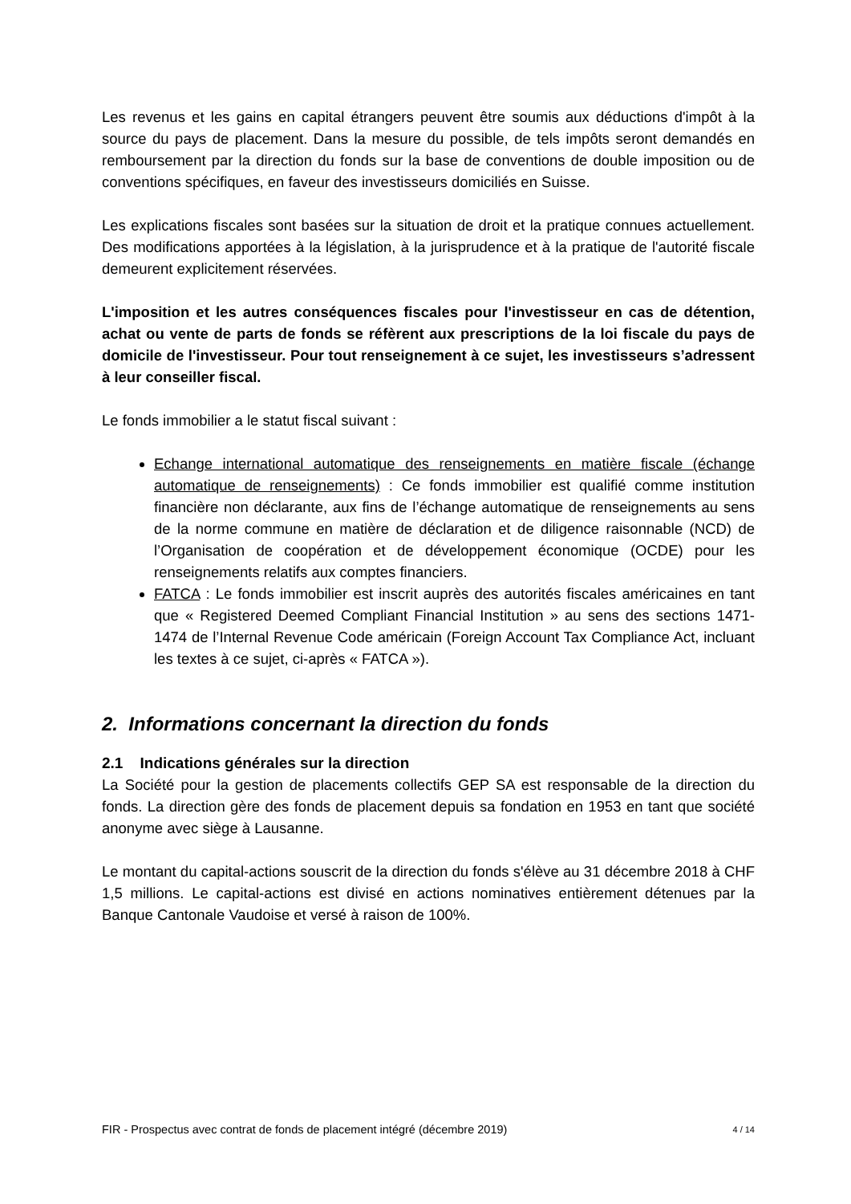Les revenus et les gains en capital étrangers peuvent être soumis aux déductions d'impôt à la source du pays de placement. Dans la mesure du possible, de tels impôts seront demandés en remboursement par la direction du fonds sur la base de conventions de double imposition ou de conventions spécifiques, en faveur des investisseurs domiciliés en Suisse.
Les explications fiscales sont basées sur la situation de droit et la pratique connues actuellement. Des modifications apportées à la législation, à la jurisprudence et à la pratique de l'autorité fiscale demeurent explicitement réservées.
L'imposition et les autres conséquences fiscales pour l'investisseur en cas de détention, achat ou vente de parts de fonds se réfèrent aux prescriptions de la loi fiscale du pays de domicile de l'investisseur. Pour tout renseignement à ce sujet, les investisseurs s’adressent à leur conseiller fiscal.
Le fonds immobilier a le statut fiscal suivant :
Echange international automatique des renseignements en matière fiscale (échange automatique de renseignements) : Ce fonds immobilier est qualifié comme institution financière non déclarante, aux fins de l’échange automatique de renseignements au sens de la norme commune en matière de déclaration et de diligence raisonnable (NCD) de l’Organisation de coopération et de développement économique (OCDE) pour les renseignements relatifs aux comptes financiers.
FATCA : Le fonds immobilier est inscrit auprès des autorités fiscales américaines en tant que « Registered Deemed Compliant Financial Institution » au sens des sections 1471-1474 de l’Internal Revenue Code américain (Foreign Account Tax Compliance Act, incluant les textes à ce sujet, ci-après « FATCA »).
2. Informations concernant la direction du fonds
2.1 Indications générales sur la direction
La Société pour la gestion de placements collectifs GEP SA est responsable de la direction du fonds. La direction gère des fonds de placement depuis sa fondation en 1953 en tant que société anonyme avec siège à Lausanne.
Le montant du capital-actions souscrit de la direction du fonds s'élève au 31 décembre 2018 à CHF 1,5 millions. Le capital-actions est divisé en actions nominatives entièrement détenues par la Banque Cantonale Vaudoise et versé à raison de 100%.
FIR - Prospectus avec contrat de fonds de placement intégré (décembre 2019) 4 / 14